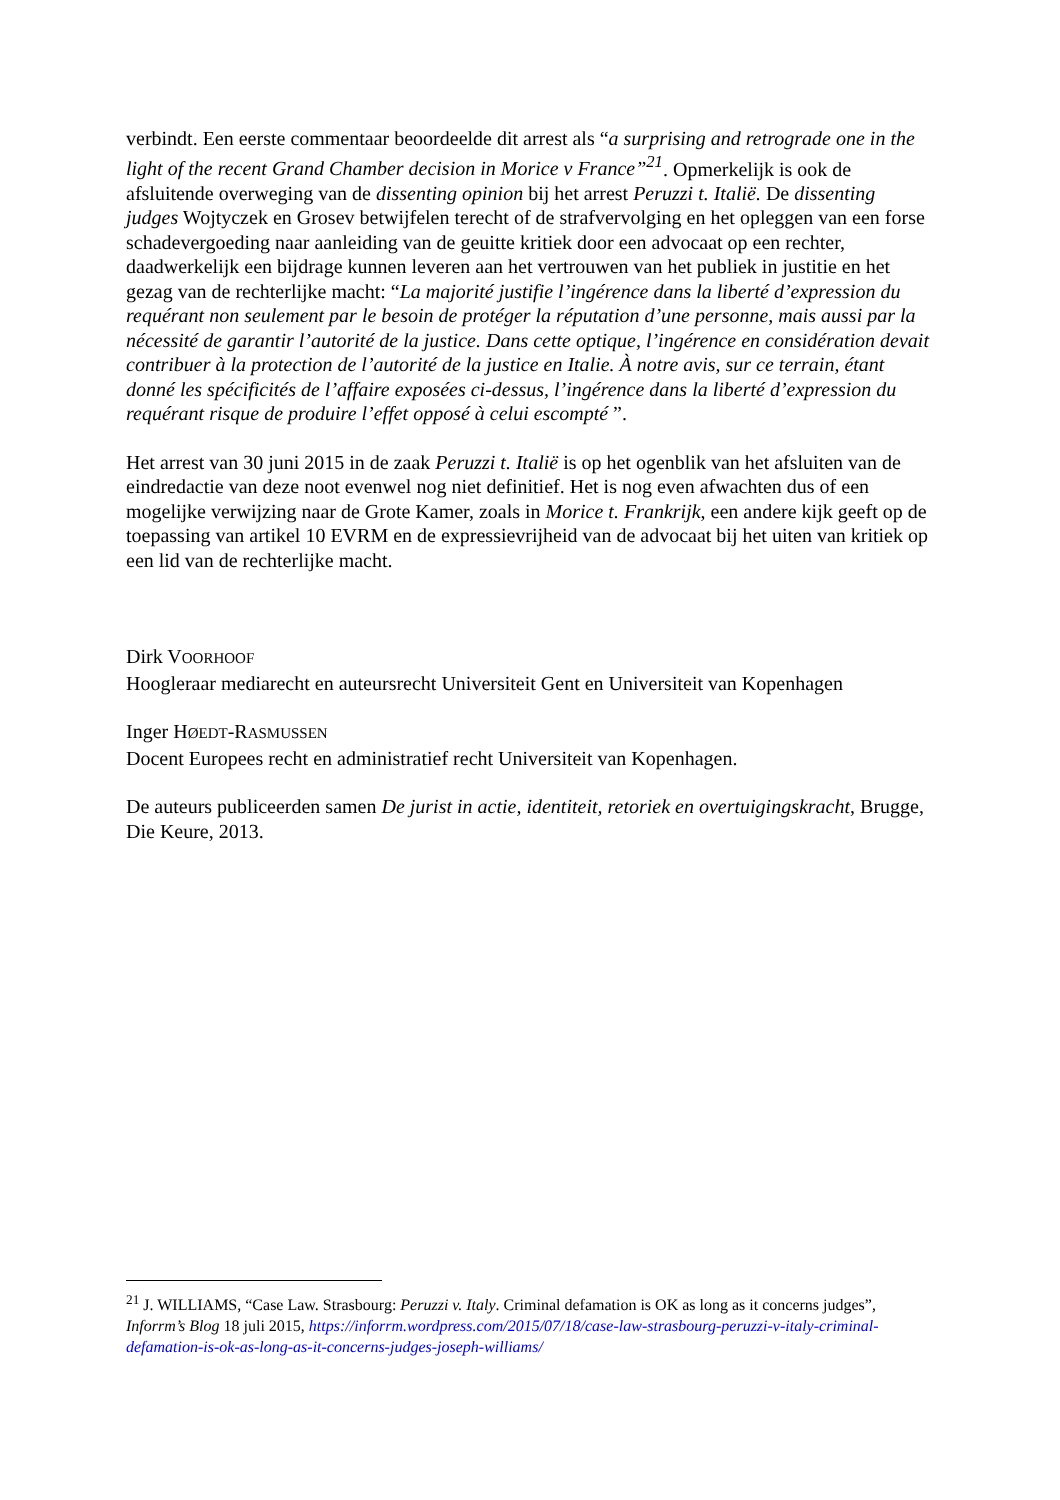verbindt. Een eerste commentaar beoordeelde dit arrest als “a surprising and retrograde one in the light of the recent Grand Chamber decision in Morice v France”<sup>21</sup>. Opmerkelijk is ook de afsluitende overweging van de dissenting opinion bij het arrest Peruzzi t. Italië. De dissenting judges Wojtyczek en Grosev betwijfelen terecht of de strafvervolging en het opleggen van een forse schadevergoeding naar aanleiding van de geuitte kritiek door een advocaat op een rechter, daadwerkelijk een bijdrage kunnen leveren aan het vertrouwen van het publiek in justitie en het gezag van de rechterlijke macht: “La majorité justifie l’ingérence dans la liberté d’expression du requérant non seulement par le besoin de protéger la réputation d’une personne, mais aussi par la nécessité de garantir l’autorité de la justice. Dans cette optique, l’ingérence en considération devait contribuer à la protection de l’autorité de la justice en Italie. À notre avis, sur ce terrain, étant donné les spécificités de l’affaire exposées ci-dessus, l’ingérence dans la liberté d’expression du requérant risque de produire l’effet opposé à celui escompté ”.
Het arrest van 30 juni 2015 in de zaak Peruzzi t. Italië is op het ogenblik van het afsluiten van de eindredactie van deze noot evenwel nog niet definitief. Het is nog even afwachten dus of een mogelijke verwijzing naar de Grote Kamer, zoals in Morice t. Frankrijk, een andere kijk geeft op de toepassing van artikel 10 EVRM en de expressievrijheid van de advocaat bij het uiten van kritiek op een lid van de rechterlijke macht.
Dirk VOORHOOF
Hoogleraar mediarecht en auteursrecht Universiteit Gent en Universiteit van Kopenhagen
Inger HØEDT-RASMUSSEN
Docent Europees recht en administratief recht Universiteit van Kopenhagen.
De auteurs publiceerden samen De jurist in actie, identiteit, retoriek en overtuigingskracht, Brugge, Die Keure, 2013.
<sup>21</sup> J. WILLIAMS, “Case Law. Strasbourg: Peruzzi v. Italy. Criminal defamation is OK as long as it concerns judges”, Inforrm’s Blog 18 juli 2015, https://inforrm.wordpress.com/2015/07/18/case-law-strasbourg-peruzzi-v-italy-criminal-defamation-is-ok-as-long-as-it-concerns-judges-joseph-williams/